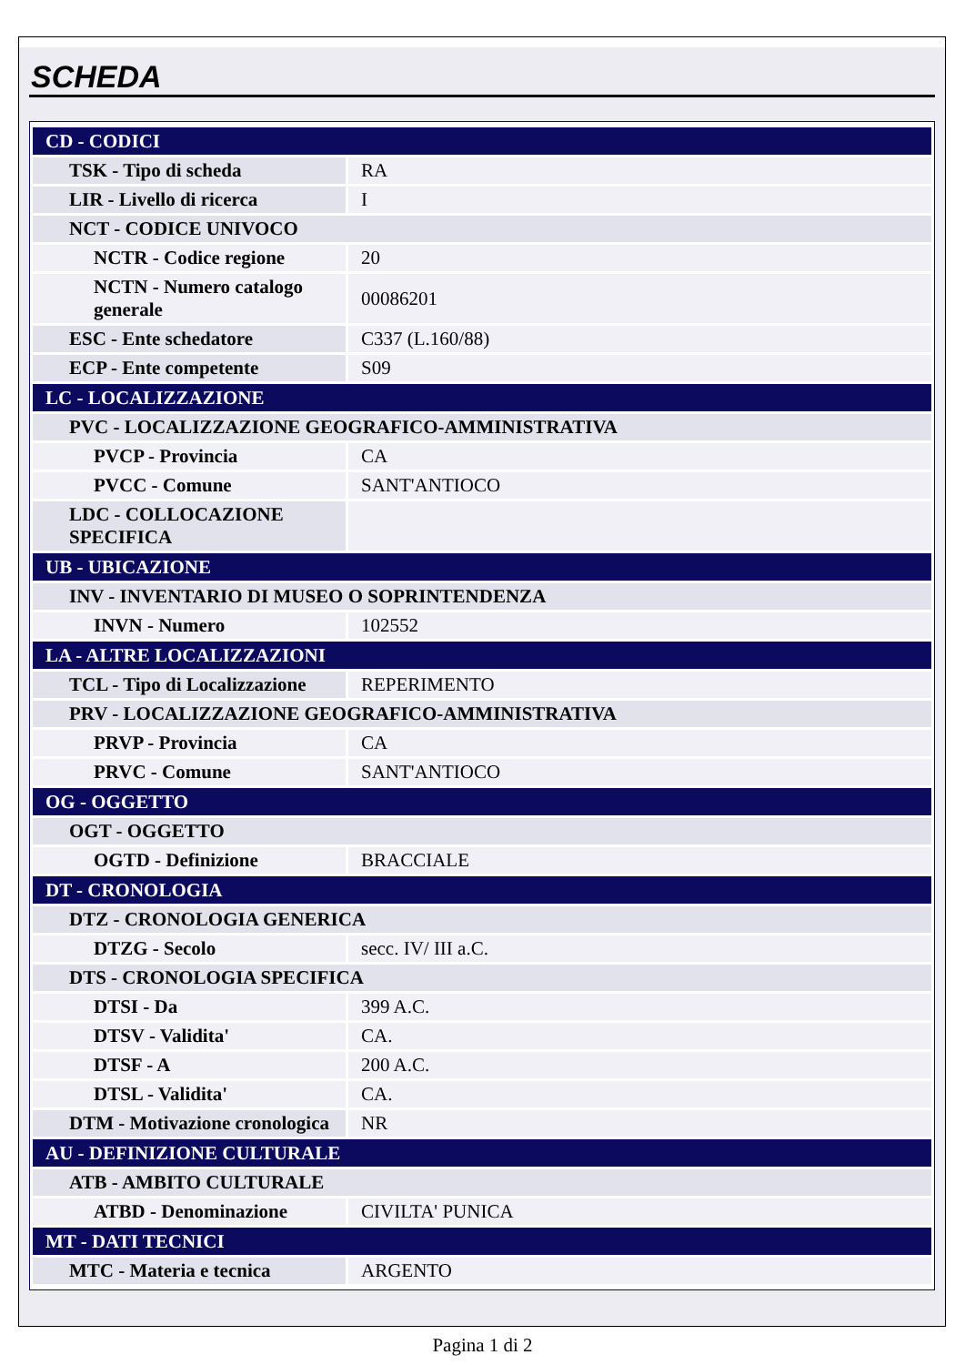SCHEDA
| CD - CODICI | |
| TSK - Tipo di scheda | RA |
| LIR - Livello di ricerca | I |
| NCT - CODICE UNIVOCO | |
| NCTR - Codice regione | 20 |
| NCTN - Numero catalogo generale | 00086201 |
| ESC - Ente schedatore | C337 (L.160/88) |
| ECP - Ente competente | S09 |
| LC - LOCALIZZAZIONE | |
| PVC - LOCALIZZAZIONE GEOGRAFICO-AMMINISTRATIVA | |
| PVCP - Provincia | CA |
| PVCC - Comune | SANT'ANTIOCO |
| LDC - COLLOCAZIONE SPECIFICA | |
| UB - UBICAZIONE | |
| INV - INVENTARIO DI MUSEO O SOPRINTENDENZA | |
| INVN - Numero | 102552 |
| LA - ALTRE LOCALIZZAZIONI | |
| TCL - Tipo di Localizzazione | REPERIMENTO |
| PRV - LOCALIZZAZIONE GEOGRAFICO-AMMINISTRATIVA | |
| PRVP - Provincia | CA |
| PRVC - Comune | SANT'ANTIOCO |
| OG - OGGETTO | |
| OGT - OGGETTO | |
| OGTD - Definizione | BRACCIALE |
| DT - CRONOLOGIA | |
| DTZ - CRONOLOGIA GENERICA | |
| DTZG - Secolo | secc. IV/ III a.C. |
| DTS - CRONOLOGIA SPECIFICA | |
| DTSI - Da | 399 A.C. |
| DTSV - Validita' | CA. |
| DTSF - A | 200 A.C. |
| DTSL - Validita' | CA. |
| DTM - Motivazione cronologica | NR |
| AU - DEFINIZIONE CULTURALE | |
| ATB - AMBITO CULTURALE | |
| ATBD - Denominazione | CIVILTA' PUNICA |
| MT - DATI TECNICI | |
| MTC - Materia e tecnica | ARGENTO |
Pagina 1 di 2